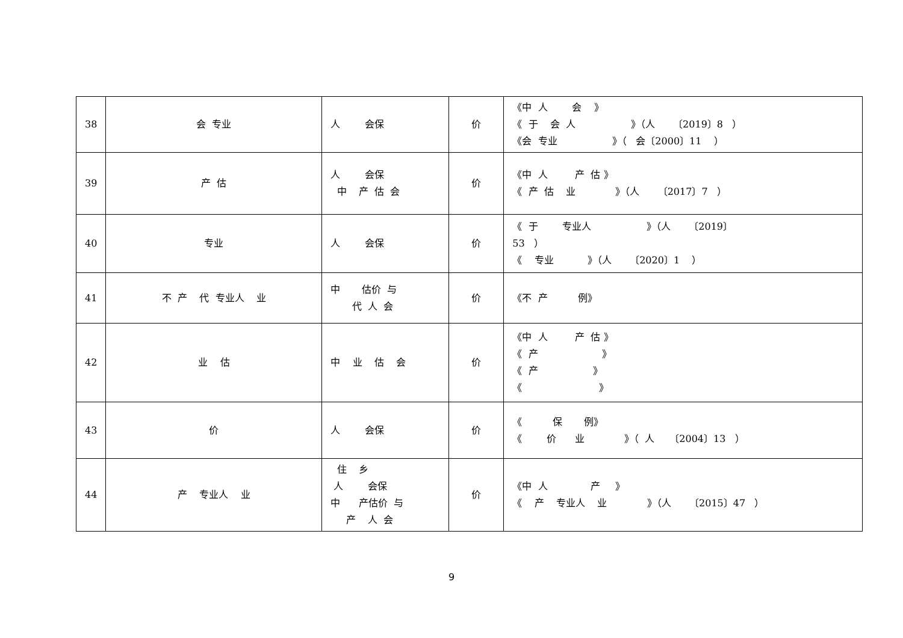| 38 | 会 专业 | 人 会保 | 价 | 《中 人 会 》 《 于 会 人 》（人 〔2019〕8 ） 《会 专业 》（ 会〔2000〕11 ） |
| 39 | 产 估 | 人 会保 中 产 估 会 | 价 | 《中 人 产 估 》 《 产 估 业 》（人 〔2017〕7 ） |
| 40 | 专业 | 人 会保 | 价 | 《 于 专业人 》（人 〔2019〕 53 ） 《 专业 》（人 〔2020〕1 ） |
| 41 | 不 产 代 专业人 业 | 中 估价 与 代 人 会 | 价 | 《不 产 例》 |
| 42 | 业 估 | 中 业 估 会 | 价 | 《中 人 产 估 》 《 产 》 《 产 》 《 》 |
| 43 | 价 | 人 会保 | 价 | 《 保 例》 《 价 业 》（ 人 〔2004〕13 ） |
| 44 | 产 专业人 业 | 住 乡 人 会保 中 产估价 与 产 人 会 | 价 | 《中 人 产 》 《 产 专业人 业 》（人 〔2015〕47 ） |
9